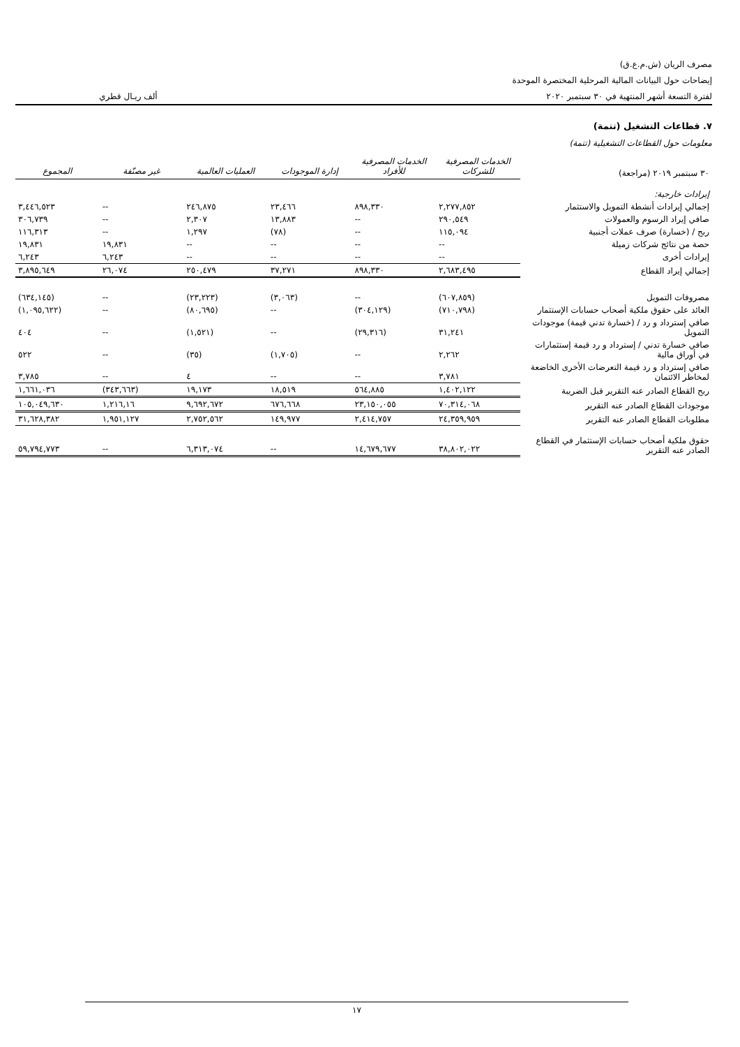مصرف الريان (ش.م.ع.ق)
إيضاحات حول البيانات المالية المرحلية المختصرة الموحدة
لفترة التسعة أشهر المنتهية في ٣٠ سبتمبر ٢٠٢٠ ألف ريـال قطري
٧. قطاعات التشغيل (تتمة)
معلومات حول القطاعات التشغيلية (تتمة)
| ٣٠ سبتمبر ٢٠١٩ (مراجعة) | الخدمات المصرفية للشركات | الخدمات المصرفية للأفراد | إدارة الموجودات | العمليات العالمية | غير مصنّفة | المجموع |
| إيرادات خارجية: | | | | | | |
| إجمالي إيرادات أنشطة التمويل والاستثمار | ٢,٢٧٧,٨٥٢ | ٨٩٨,٣٣٠ | ٢٣,٤٦٦ | ٢٤٦,٨٧٥ | -- | ٣,٤٤٦,٥٢٣ |
| صافي إيراد الرسوم والعمولات | ٢٩٠,٥٤٩ | -- | ١٣,٨٨٣ | ٢,٣٠٧ | -- | ٣٠٦,٧٣٩ |
| ربح / (خسارة) صرف عملات أجنبية | ١١٥,٠٩٤ | -- | (٧٨) | ١,٢٩٧ | -- | ١١٦,٣١٣ |
| حصة من نتائج شركات زميلة | -- | -- | -- | -- | ١٩,٨٣١ | ١٩,٨٣١ |
| إيرادات أخرى | -- | -- | -- | -- | ٦,٢٤٣ | ٦,٢٤٣ |
| إجمالي إيراد القطاع | ٢,٦٨٣,٤٩٥ | ٨٩٨,٣٣٠ | ٣٧,٢٧١ | ٢٥٠,٤٧٩ | ٢٦,٠٧٤ | ٣,٨٩٥,٦٤٩ |
| مصروفات التمويل | (٦٠٧,٨٥٩) | -- | (٣,٠٦٣) | (٢٣,٢٢٣) | -- | (٦٣٤,١٤٥) |
| العائد على حقوق ملكية أصحاب حسابات الإستثمار | (٧١٠,٧٩٨) | (٣٠٤,١٢٩) | -- | (٨٠,٦٩٥) | -- | (١,٠٩٥,٦٢٢) |
| صافي إسترداد و رد / (خسارة تدني قيمة) موجودات التمويل | ٣١,٢٤١ | (٢٩,٣١٦) | -- | (١,٥٢١) | -- | ٤٠٤ |
| صافي خسارة تدني / إسترداد و رد قيمة إستثمارات في أوراق مالية | ٢,٢٦٢ | -- | (١,٧٠٥) | (٣٥) | -- | ٥٢٢ |
| صافي إسترداد و رد قيمة التعرضات الأخرى الخاضعة لمخاطر الائتمان | ٣,٧٨١ | -- | -- | ٤ | -- | ٣,٧٨٥ |
| ربح القطاع الصادر عنه التقرير قبل الضريبة | ١,٤٠٢,١٢٢ | ٥٦٤,٨٨٥ | ١٨,٥١٩ | ١٩,١٧٣ | (٣٤٣,٦٦٣) | ١,٦٦١,٠٣٦ |
| موجودات القطاع الصادر عنه التقرير | ٧٠,٣١٤,٠٦٨ | ٢٣,١٥٠,٠٥٥ | ٦٧٦,٦٦٨ | ٩,٦٩٢,٦٧٢ | ١,٢١٦,١٦ | ١٠٥,٠٤٩,٦٣٠ |
| مطلوبات القطاع الصادر عنه التقرير | ٢٤,٣٥٩,٩٥٩ | ٢,٤١٤,٧٥٧ | ١٤٩,٩٧٧ | ٢,٧٥٢,٥٦٢ | ١,٩٥١,١٢٧ | ٣١,٦٢٨,٣٨٢ |
| حقوق ملكية أصحاب حسابات الإستثمار في القطاع الصادر عنه التقرير | ٣٨,٨٠٢,٠٢٢ | ١٤,٦٧٩,٦٧٧ | -- | ٦,٣١٣,٠٧٤ | -- | ٥٩,٧٩٤,٧٧٣ |
١٧